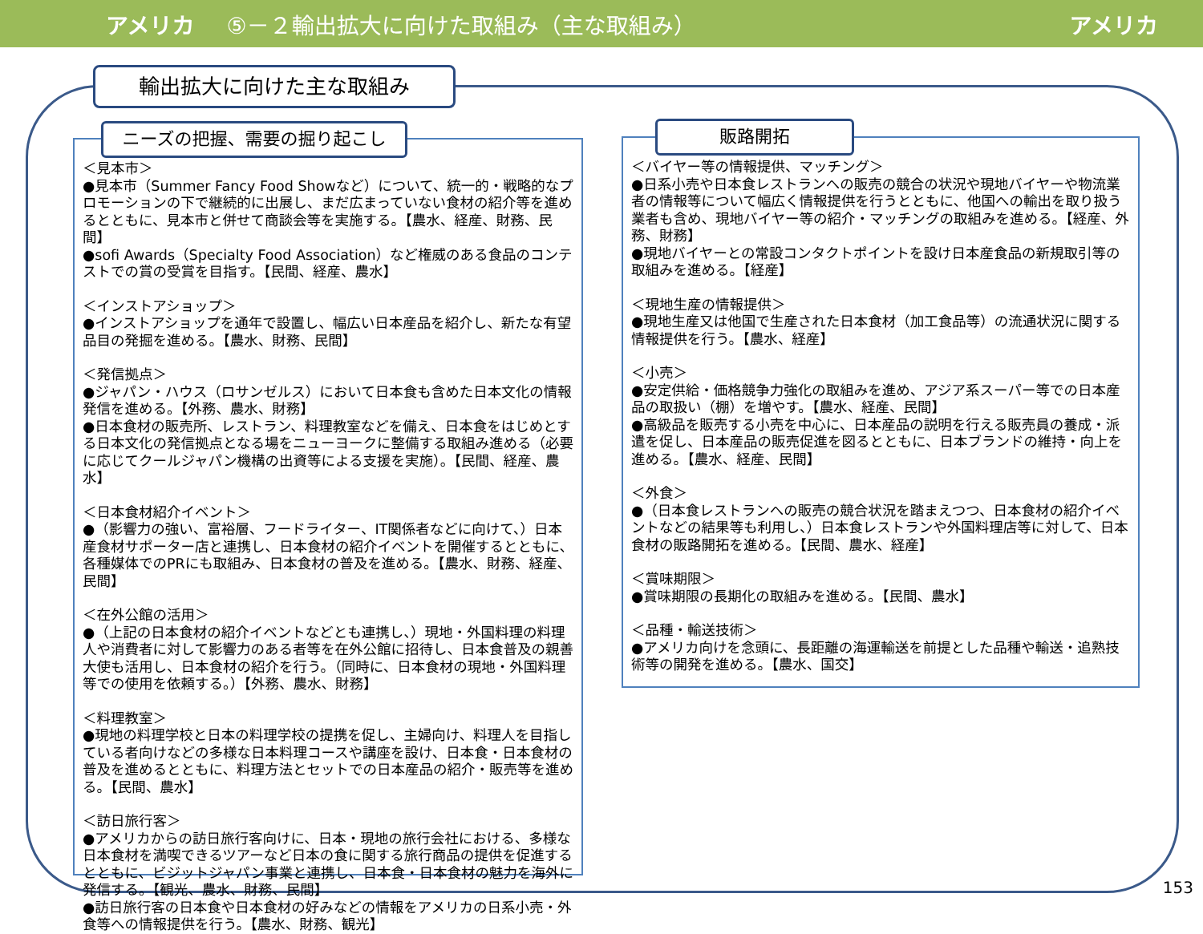アメリカ ⑤－２輸出拡大に向けた取組み（主な取組み） アメリカ
輸出拡大に向けた主な取組み
＜見本市＞
●見本市（Summer Fancy Food Showなど）について、統一的・戦略的なプロモーションの下で継続的に出展し、まだ広まっていない食材の紹介等を進めるとともに、見本市と併せて商談会等を実施する。【農水、経産、財務、民間】
●sofi Awards（Specialty Food Association）など権威のある食品のコンテストでの賞の受賞を目指す。【民間、経産、農水】
＜インストアショップ＞
●インストアショップを通年で設置し、幅広い日本産品を紹介し、新たな有望品目の発掘を進める。【農水、財務、民間】
＜発信拠点＞
●ジャパン・ハウス（ロサンゼルス）において日本食も含めた日本文化の情報発信を進める。【外務、農水、財務】
●日本食材の販売所、レストラン、料理教室などを備え、日本食をはじめとする日本文化の発信拠点となる場をニューヨークに整備する取組み進める（必要に応じてクールジャパン機構の出資等による支援を実施）。【民間、経産、農水】
＜日本食材紹介イベント＞
●（影響力の強い、富裕層、フードライター、IT関係者などに向けて、）日本産食材サポーター店と連携し、日本食材の紹介イベントを開催するとともに、各種媒体でのPRにも取組み、日本食材の普及を進める。【農水、財務、経産、民間】
＜在外公館の活用＞
●（上記の日本食材の紹介イベントなどとも連携し、）現地・外国料理の料理人や消費者に対して影響力のある者等を在外公館に招待し、日本食普及の親善大使も活用し、日本食材の紹介を行う。（同時に、日本食材の現地・外国料理等での使用を依頼する。）【外務、農水、財務】
＜料理教室＞
●現地の料理学校と日本の料理学校の提携を促し、主婦向け、料理人を目指している者向けなどの多様な日本料理コースや講座を設け、日本食・日本食材の普及を進めるとともに、料理方法とセットでの日本産品の紹介・販売等を進める。【民間、農水】
＜訪日旅行客＞
●アメリカからの訪日旅行客向けに、日本・現地の旅行会社における、多様な日本食材を満喫できるツアーなど日本の食に関する旅行商品の提供を促進するとともに、ビジットジャパン事業と連携し、日本食・日本食材の魅力を海外に発信する。【観光、農水、財務、民間】
●訪日旅行客の日本食や日本食材の好みなどの情報をアメリカの日系小売・外食等への情報提供を行う。【農水、財務、観光】
ニーズの把握、需要の掘り起こし
＜バイヤー等の情報提供、マッチング＞
●日系小売や日本食レストランへの販売の競合の状況や現地バイヤーや物流業者の情報等について幅広く情報提供を行うとともに、他国への輸出を取り扱う業者も含め、現地バイヤー等の紹介・マッチングの取組みを進める。【経産、外務、財務】
●現地バイヤーとの常設コンタクトポイントを設け日本産食品の新規取引等の取組みを進める。【経産】
＜現地生産の情報提供＞
●現地生産又は他国で生産された日本食材（加工食品等）の流通状況に関する情報提供を行う。【農水、経産】
＜小売＞
●安定供給・価格競争力強化の取組みを進め、アジア系スーパー等での日本産品の取扱い（棚）を増やす。【農水、経産、民間】
●高級品を販売する小売を中心に、日本産品の説明を行える販売員の養成・派遣を促し、日本産品の販売促進を図るとともに、日本ブランドの維持・向上を進める。【農水、経産、民間】
＜外食＞
●（日本食レストランへの販売の競合状況を踏まえつつ、日本食材の紹介イベントなどの結果等も利用し、）日本食レストランや外国料理店等に対して、日本食材の販路開拓を進める。【民間、農水、経産】
＜賞味期限＞
●賞味期限の長期化の取組みを進める。【民間、農水】
＜品種・輸送技術＞
●アメリカ向けを念頭に、長距離の海運輸送を前提とした品種や輸送・追熟技術等の開発を進める。【農水、国交】
販路開拓
153